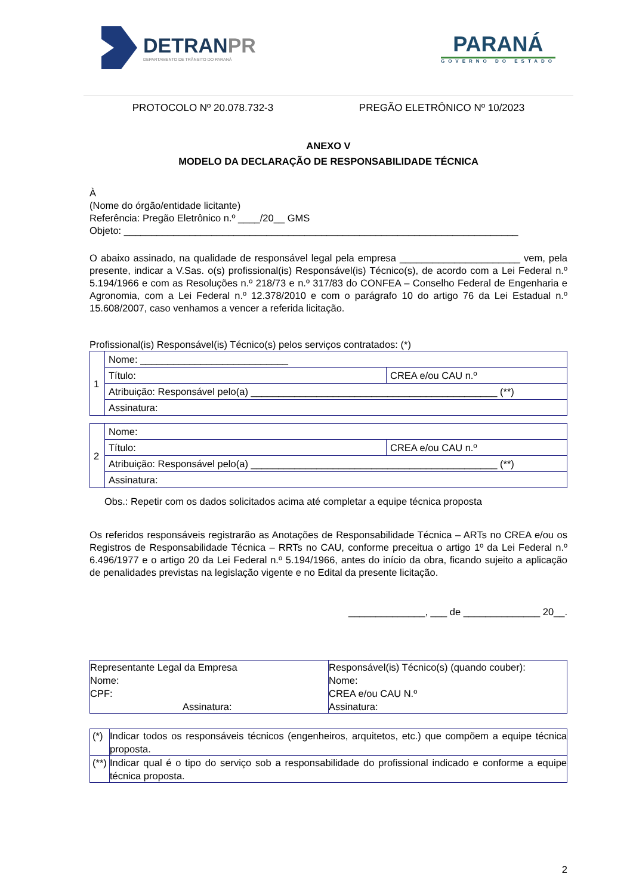DETRANPR
DEPARTAMENTO DE TRÂNSITO DO PARANÁ
PARANÁ
GOVERNO DO ESTADO
PROTOCOLO Nº 20.078.732-3 PREGÃO ELETRÔNICO Nº 10/2023
ANEXO V
MODELO DA DECLARAÇÃO DE RESPONSABILIDADE TÉCNICA
À
(Nome do órgão/entidade licitante)
Referência: Pregão Eletrônico n.º ____/20__ GMS
Objeto: ________________________________________________________________________
O abaixo assinado, na qualidade de responsável legal pela empresa ______________________ vem, pela presente, indicar a V.Sas. o(s) profissional(is) Responsável(is) Técnico(s), de acordo com a Lei Federal n.º 5.194/1966 e com as Resoluções n.º 218/73 e n.º 317/83 do CONFEA – Conselho Federal de Engenharia e Agronomia, com a Lei Federal n.º 12.378/2010 e com o parágrafo 10 do artigo 76 da Lei Estadual n.º 15.608/2007, caso venhamos a vencer a referida licitação.
Profissional(is) Responsável(is) Técnico(s) pelos serviços contratados: (*)
| 1 | Nome: ___________________________ | |
| | Título: | CREA e/ou CAU n.º |
| | Atribuição: Responsável pelo(a) _____________________________________________ (**) | |
| | Assinatura: | |
| 2 | Nome: | |
| | Título: | CREA e/ou CAU n.º |
| | Atribuição: Responsável pelo(a) _____________________________________________ (**) | |
| | Assinatura: | |
Obs.: Repetir com os dados solicitados acima até completar a equipe técnica proposta
Os referidos responsáveis registrarão as Anotações de Responsabilidade Técnica – ARTs no CREA e/ou os Registros de Responsabilidade Técnica – RRTs no CAU, conforme preceitua o artigo 1º da Lei Federal n.º 6.496/1977 e o artigo 20 da Lei Federal n.º 5.194/1966, antes do início da obra, ficando sujeito a aplicação de penalidades previstas na legislação vigente e no Edital da presente licitação.
______________, ___ de ______________ 20__.
| Representante Legal da Empresa Nome: CPF: Assinatura: | Responsável(is) Técnico(s) (quando couber): Nome: CREA e/ou CAU N.º Assinatura: |
| (*) | Indicar todos os responsáveis técnicos (engenheiros, arquitetos, etc.) que compõem a equipe técnica proposta. |
| (**) | Indicar qual é o tipo do serviço sob a responsabilidade do profissional indicado e conforme a equipe técnica proposta. |
2